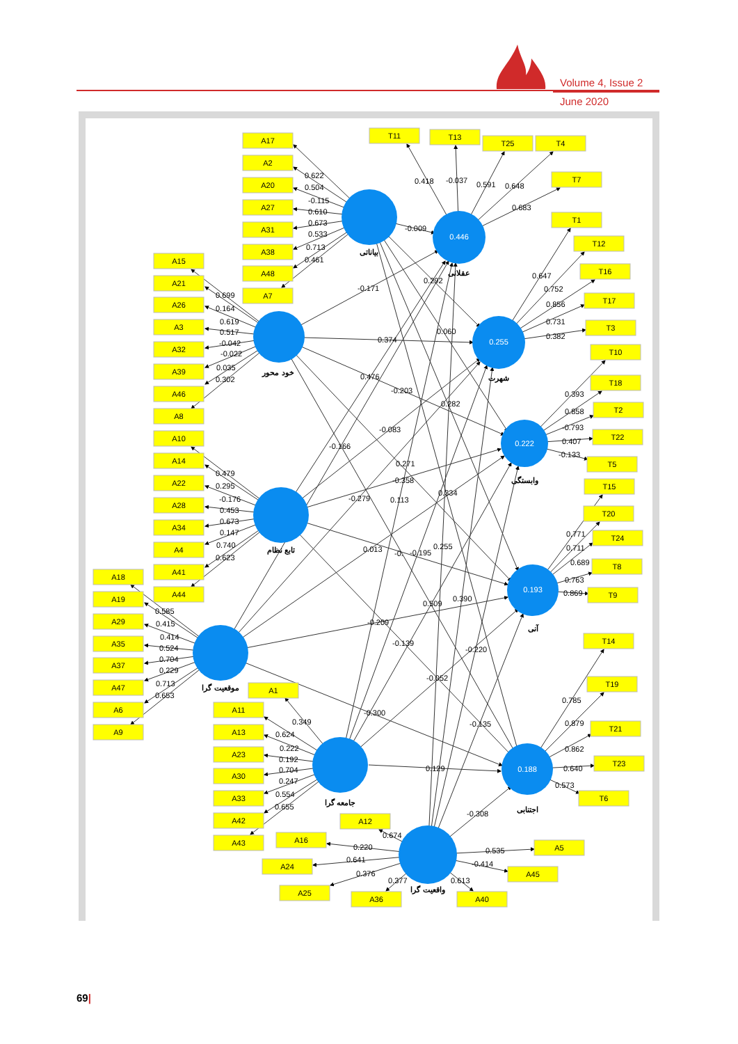Volume 4, Issue 2
June 2020
A17
A2
A20
A27
A31
A38
A48
A7
A15
A21
A26
A3
A32
A39
A46
A8
A10
A14
A22
A28
A34
A4
A41
A44
A18
A19
A29
A35
A37
A47
A6
A9
A1
A11
A13
A23
A30
A33
A42
A43
A12
A16
A24
A25
A36
A40
A5
A45
T11
T13
T25
T4
T7
T1
T12
T16
T17
T3
T10
T18
T2
T22
T5
T15
T20
T24
T8
T9
T14
T19
T21
T23
T6
0.446
0.255
0.222
0.193
0.188
بیاناتی
عقلانی
خود محور
شهرت
وابستگی
تابع نظام
آنی
موقعیت گرا
اجتنابی
جامعه گرا
واقعیت گرا
0.622
0.504
-0.115
0.610
0.673
0.533
0.713
0.461
0.699
0.164
0.619
0.517
-0.042
-0.022
0.035
0.302
0.479
0.295
-0.176
0.453
0.673
0.147
0.740
0.623
0.585
0.415
0.414
0.524
0.704
0.229
0.713
0.653
0.349
0.624
0.222
0.192
0.704
0.247
0.554
0.655
0.674
0.220
0.641
0.376
0.377
0.613
0.535
-0.414
0.418
-0.037
0.591
0.648
0.683
0.647
0.752
0.856
0.731
0.382
0.393
0.858
-0.793
0.407
-0.133
0.771
0.711
0.689
0.763
0.869
0.785
0.879
0.862
0.640
0.573
-0.009
-0.171
0.292
0.060
0.374
0.476
-0.203
0.282
-0.083
-0.166
0.271
-0.358
-0.279
0.113
0.334
0.013
-0.
-0.195
0.255
0.509
0.390
-0.209
-0.139
-0.220
-0.052
-0.300
-0.135
0.129
-0.308
69|